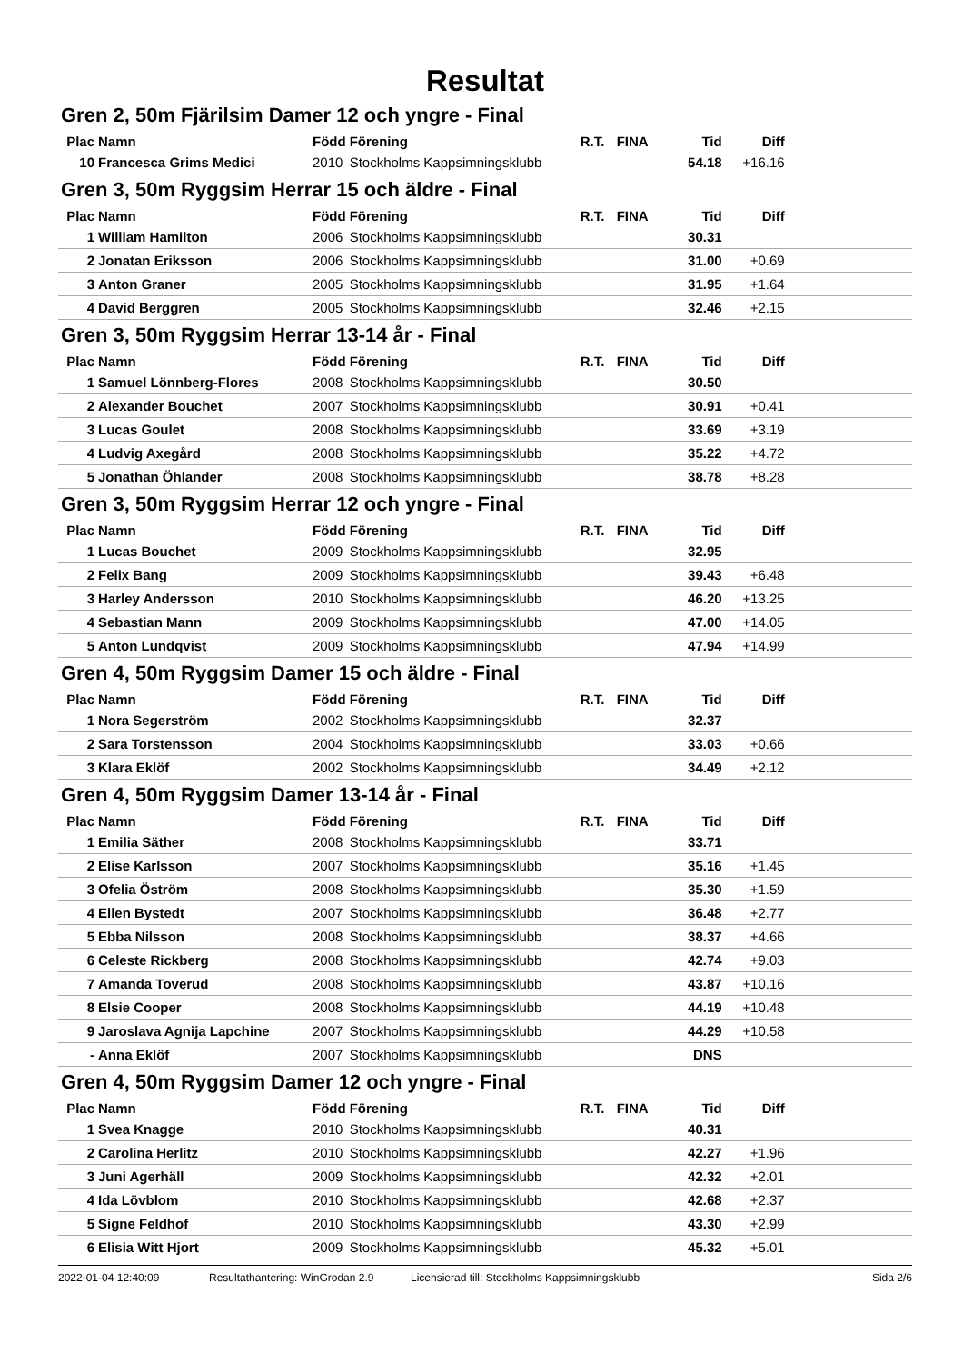Resultat
Gren 2, 50m Fjärilsim Damer 12 och yngre - Final
| Plac | Namn | Född | Förening | R.T. | FINA | Tid | Diff | |
| --- | --- | --- | --- | --- | --- | --- | --- | --- |
| 10 | Francesca Grims Medici | 2010 | Stockholms Kappsimningsklubb | | | 54.18 | +16.16 | |
Gren 3, 50m Ryggsim Herrar 15 och äldre - Final
| Plac | Namn | Född | Förening | R.T. | FINA | Tid | Diff | |
| --- | --- | --- | --- | --- | --- | --- | --- | --- |
| 1 | William Hamilton | 2006 | Stockholms Kappsimningsklubb | | | 30.31 | | |
| 2 | Jonatan Eriksson | 2006 | Stockholms Kappsimningsklubb | | | 31.00 | +0.69 | |
| 3 | Anton Graner | 2005 | Stockholms Kappsimningsklubb | | | 31.95 | +1.64 | |
| 4 | David Berggren | 2005 | Stockholms Kappsimningsklubb | | | 32.46 | +2.15 | |
Gren 3, 50m Ryggsim Herrar 13-14 år - Final
| Plac | Namn | Född | Förening | R.T. | FINA | Tid | Diff | |
| --- | --- | --- | --- | --- | --- | --- | --- | --- |
| 1 | Samuel Lönnberg-Flores | 2008 | Stockholms Kappsimningsklubb | | | 30.50 | | |
| 2 | Alexander Bouchet | 2007 | Stockholms Kappsimningsklubb | | | 30.91 | +0.41 | |
| 3 | Lucas Goulet | 2008 | Stockholms Kappsimningsklubb | | | 33.69 | +3.19 | |
| 4 | Ludvig Axegård | 2008 | Stockholms Kappsimningsklubb | | | 35.22 | +4.72 | |
| 5 | Jonathan Öhlander | 2008 | Stockholms Kappsimningsklubb | | | 38.78 | +8.28 | |
Gren 3, 50m Ryggsim Herrar 12 och yngre - Final
| Plac | Namn | Född | Förening | R.T. | FINA | Tid | Diff | |
| --- | --- | --- | --- | --- | --- | --- | --- | --- |
| 1 | Lucas Bouchet | 2009 | Stockholms Kappsimningsklubb | | | 32.95 | | |
| 2 | Felix Bang | 2009 | Stockholms Kappsimningsklubb | | | 39.43 | +6.48 | |
| 3 | Harley Andersson | 2010 | Stockholms Kappsimningsklubb | | | 46.20 | +13.25 | |
| 4 | Sebastian Mann | 2009 | Stockholms Kappsimningsklubb | | | 47.00 | +14.05 | |
| 5 | Anton Lundqvist | 2009 | Stockholms Kappsimningsklubb | | | 47.94 | +14.99 | |
Gren 4, 50m Ryggsim Damer 15 och äldre - Final
| Plac | Namn | Född | Förening | R.T. | FINA | Tid | Diff | |
| --- | --- | --- | --- | --- | --- | --- | --- | --- |
| 1 | Nora Segerström | 2002 | Stockholms Kappsimningsklubb | | | 32.37 | | |
| 2 | Sara Torstensson | 2004 | Stockholms Kappsimningsklubb | | | 33.03 | +0.66 | |
| 3 | Klara Eklöf | 2002 | Stockholms Kappsimningsklubb | | | 34.49 | +2.12 | |
Gren 4, 50m Ryggsim Damer 13-14 år - Final
| Plac | Namn | Född | Förening | R.T. | FINA | Tid | Diff | |
| --- | --- | --- | --- | --- | --- | --- | --- | --- |
| 1 | Emilia Säther | 2008 | Stockholms Kappsimningsklubb | | | 33.71 | | |
| 2 | Elise Karlsson | 2007 | Stockholms Kappsimningsklubb | | | 35.16 | +1.45 | |
| 3 | Ofelia Öström | 2008 | Stockholms Kappsimningsklubb | | | 35.30 | +1.59 | |
| 4 | Ellen Bystedt | 2007 | Stockholms Kappsimningsklubb | | | 36.48 | +2.77 | |
| 5 | Ebba Nilsson | 2008 | Stockholms Kappsimningsklubb | | | 38.37 | +4.66 | |
| 6 | Celeste Rickberg | 2008 | Stockholms Kappsimningsklubb | | | 42.74 | +9.03 | |
| 7 | Amanda Toverud | 2008 | Stockholms Kappsimningsklubb | | | 43.87 | +10.16 | |
| 8 | Elsie Cooper | 2008 | Stockholms Kappsimningsklubb | | | 44.19 | +10.48 | |
| 9 | Jaroslava Agnija Lapchine | 2007 | Stockholms Kappsimningsklubb | | | 44.29 | +10.58 | |
| - | Anna Eklöf | 2007 | Stockholms Kappsimningsklubb | | | DNS | | |
Gren 4, 50m Ryggsim Damer 12 och yngre - Final
| Plac | Namn | Född | Förening | R.T. | FINA | Tid | Diff | |
| --- | --- | --- | --- | --- | --- | --- | --- | --- |
| 1 | Svea Knagge | 2010 | Stockholms Kappsimningsklubb | | | 40.31 | | |
| 2 | Carolina Herlitz | 2010 | Stockholms Kappsimningsklubb | | | 42.27 | +1.96 | |
| 3 | Juni Agerhäll | 2009 | Stockholms Kappsimningsklubb | | | 42.32 | +2.01 | |
| 4 | Ida Lövblom | 2010 | Stockholms Kappsimningsklubb | | | 42.68 | +2.37 | |
| 5 | Signe Feldhof | 2010 | Stockholms Kappsimningsklubb | | | 43.30 | +2.99 | |
| 6 | Elisia Witt Hjort | 2009 | Stockholms Kappsimningsklubb | | | 45.32 | +5.01 | |
2022-01-04 12:40:09 Resultathantering: WinGrodan 2.9 Licensierad till: Stockholms Kappsimningsklubb Sida 2/6